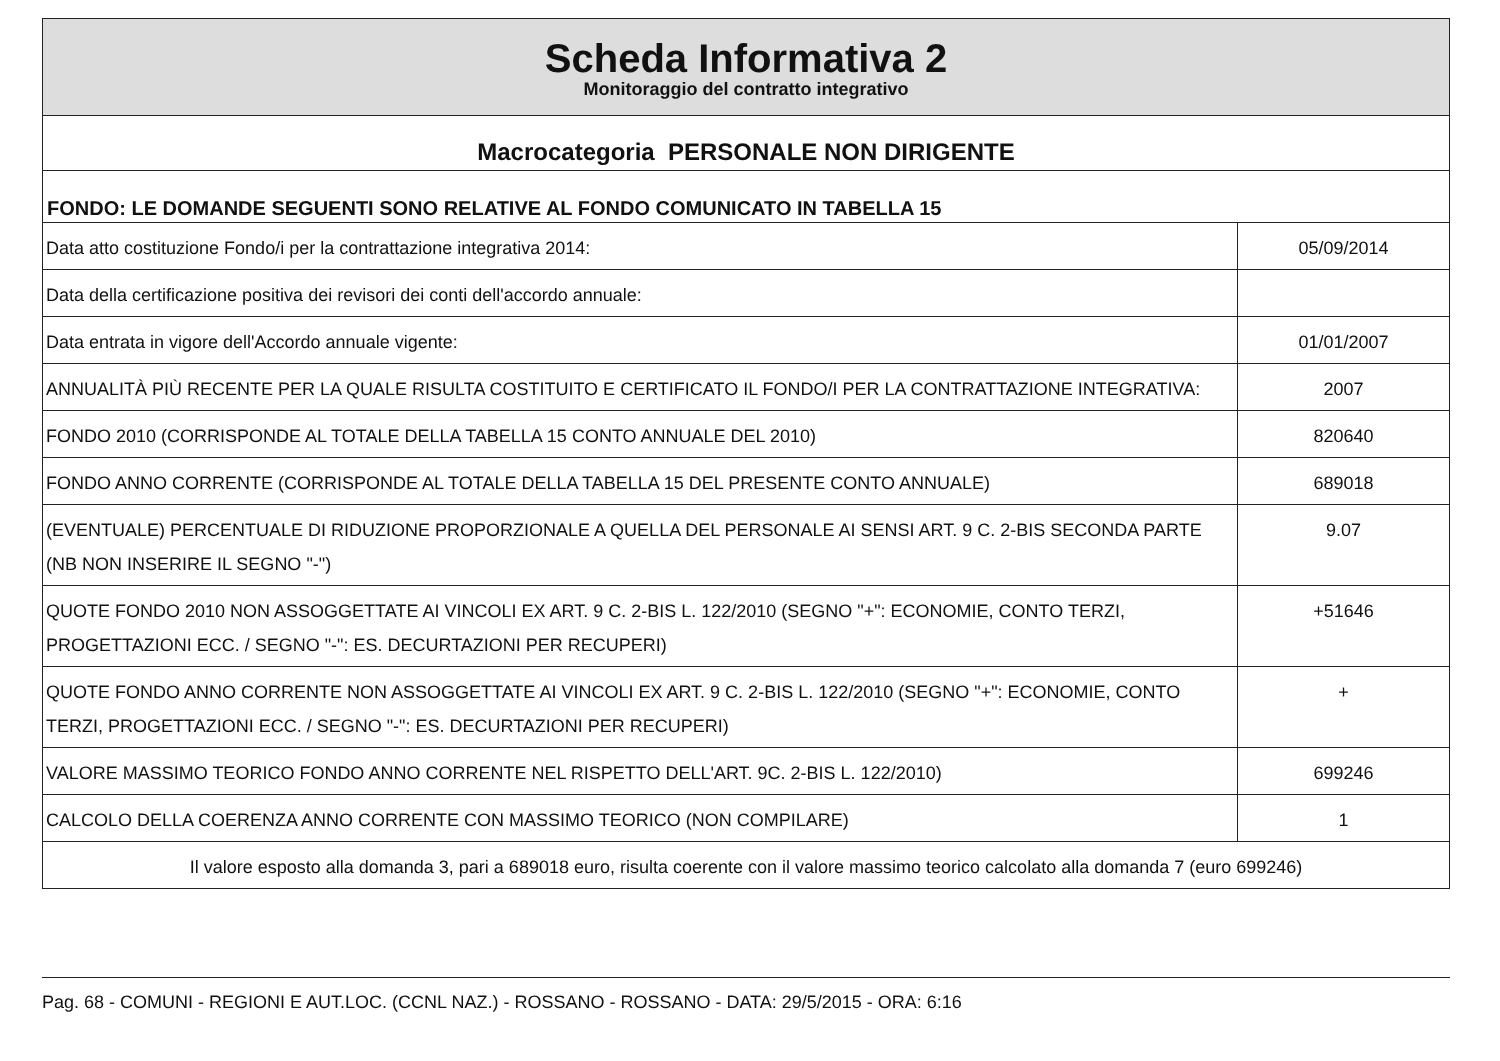Scheda Informativa 2
Monitoraggio del contratto integrativo
Macrocategoria PERSONALE NON DIRIGENTE
FONDO: LE DOMANDE SEGUENTI SONO RELATIVE AL FONDO COMUNICATO IN TABELLA 15
| Data atto costituzione Fondo/i per la contrattazione integrativa 2014: | 05/09/2014 |
| Data della certificazione positiva dei revisori dei conti dell'accordo annuale: | |
| Data entrata in vigore dell'Accordo annuale vigente: | 01/01/2007 |
| ANNUALITÀ PIÙ RECENTE PER LA QUALE RISULTA COSTITUITO E CERTIFICATO IL FONDO/I PER LA CONTRATTAZIONE INTEGRATIVA: | 2007 |
| FONDO 2010 (CORRISPONDE AL TOTALE DELLA TABELLA 15 CONTO ANNUALE DEL 2010) | 820640 |
| FONDO ANNO CORRENTE (CORRISPONDE AL TOTALE DELLA TABELLA 15 DEL PRESENTE CONTO ANNUALE) | 689018 |
| (EVENTUALE) PERCENTUALE DI RIDUZIONE PROPORZIONALE A QUELLA DEL PERSONALE AI SENSI ART. 9 C. 2-BIS SECONDA PARTE (NB NON INSERIRE IL SEGNO "-") | 9.07 |
| QUOTE FONDO 2010 NON ASSOGGETTATE AI VINCOLI EX ART. 9 C. 2-BIS L. 122/2010 (SEGNO "+": ECONOMIE, CONTO TERZI, PROGETTAZIONI ECC. / SEGNO "-": ES. DECURTAZIONI PER RECUPERI) | +51646 |
| QUOTE FONDO ANNO CORRENTE NON ASSOGGETTATE AI VINCOLI EX ART. 9 C. 2-BIS L. 122/2010 (SEGNO "+": ECONOMIE, CONTO TERZI, PROGETTAZIONI ECC. / SEGNO "-": ES. DECURTAZIONI PER RECUPERI) | + |
| VALORE MASSIMO TEORICO FONDO ANNO CORRENTE NEL RISPETTO DELL'ART. 9C. 2-BIS L. 122/2010) | 699246 |
| CALCOLO DELLA COERENZA ANNO CORRENTE CON MASSIMO TEORICO (NON COMPILARE) | 1 |
| Il valore esposto alla domanda 3, pari a 689018 euro, risulta coerente con il valore massimo teorico calcolato alla domanda 7 (euro 699246) | |
Pag. 68 - COMUNI - REGIONI E AUT.LOC. (CCNL NAZ.) - ROSSANO - ROSSANO - DATA: 29/5/2015 - ORA: 6:16